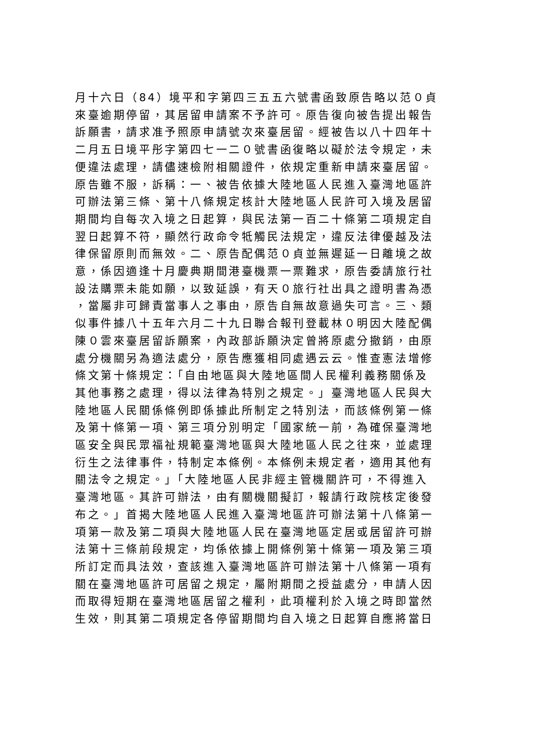月十六日（84）境平和字第四三五五六號書函致原告略以范０貞
來臺逾期停留，其居留申請案不予許可。原告復向被告提出報告
訴願書，請求准予照原申請號次來臺居留。經被告以八十四年十
二月五日境平彤字第四七一二０號書函復略以礙於法令規定，未
便違法處理，請儘速檢附相關證件，依規定重新申請來臺居留。
原告雖不服，訴稱：一、被告依據大陸地區人民進入臺灣地區許
可辦法第三條、第十八條規定核計大陸地區人民許可入境及居留
期間均自每次入境之日起算，與民法第一百二十條第二項規定自
翌日起算不符，顯然行政命令牴觸民法規定，違反法律優越及法
律保留原則而無效。二、原告配偶范０貞並無遲延一日離境之故
意，係因適逢十月慶典期間港臺機票一票難求，原告委請旅行社
設法購票未能如願，以致延誤，有天０旅行社出具之證明書為憑
，當屬非可歸責當事人之事由，原告自無故意過失可言。三、類
似事件據八十五年六月二十九日聯合報刊登載林０明因大陸配偶
陳０雲來臺居留訴願案，內政部訴願決定曾將原處分撤銷，由原
處分機關另為適法處分，原告應獲相同處遇云云。惟查憲法增修
條文第十條規定：「自由地區與大陸地區間人民權利義務關係及
其他事務之處理，得以法律為特別之規定。」臺灣地區人民與大
陸地區人民關係條例即係據此所制定之特別法，而該條例第一條
及第十條第一項、第三項分別明定「國家統一前，為確保臺灣地
區安全與民眾福祉規範臺灣地區與大陸地區人民之往來，並處理
衍生之法律事件，特制定本條例。本條例未規定者，適用其他有
關法令之規定。」「大陸地區人民非經主管機關許可，不得進入
臺灣地區。其許可辦法，由有關機關擬訂，報請行政院核定後發
布之。」首揭大陸地區人民進入臺灣地區許可辦法第十八條第一
項第一款及第二項與大陸地區人民在臺灣地區定居或居留許可辦
法第十三條前段規定，均係依據上開條例第十條第一項及第三項
所訂定而具法效，查該進入臺灣地區許可辦法第十八條第一項有
關在臺灣地區許可居留之規定，屬附期間之授益處分，申請人因
而取得短期在臺灣地區居留之權利，此項權利於入境之時即當然
生效，則其第二項規定各停留期間均自入境之日起算自應將當日